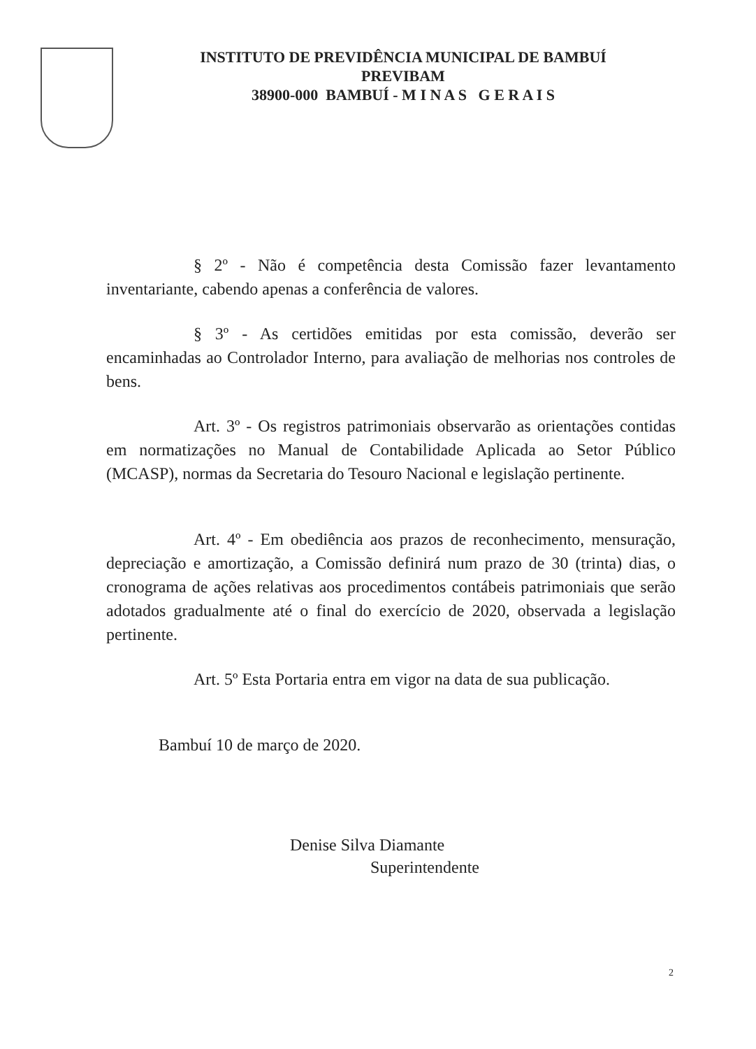INSTITUTO DE PREVIDÊNCIA MUNICIPAL DE BAMBUÍ
PREVIBAM
38900-000 BAMBUÍ - M I N A S G E R A I S
§ 2º - Não é competência desta Comissão fazer levantamento inventariante, cabendo apenas a conferência de valores.
§ 3º - As certidões emitidas por esta comissão, deverão ser encaminhadas ao Controlador Interno, para avaliação de melhorias nos controles de bens.
Art. 3º - Os registros patrimoniais observarão as orientações contidas em normatizações no Manual de Contabilidade Aplicada ao Setor Público (MCASP), normas da Secretaria do Tesouro Nacional e legislação pertinente.
Art. 4º - Em obediência aos prazos de reconhecimento, mensuração, depreciação e amortização, a Comissão definirá num prazo de 30 (trinta) dias, o cronograma de ações relativas aos procedimentos contábeis patrimoniais que serão adotados gradualmente até o final do exercício de 2020, observada a legislação pertinente.
Art. 5º Esta Portaria entra em vigor na data de sua publicação.
Bambuí 10 de março de 2020.
Denise Silva Diamante
Superintendente
2